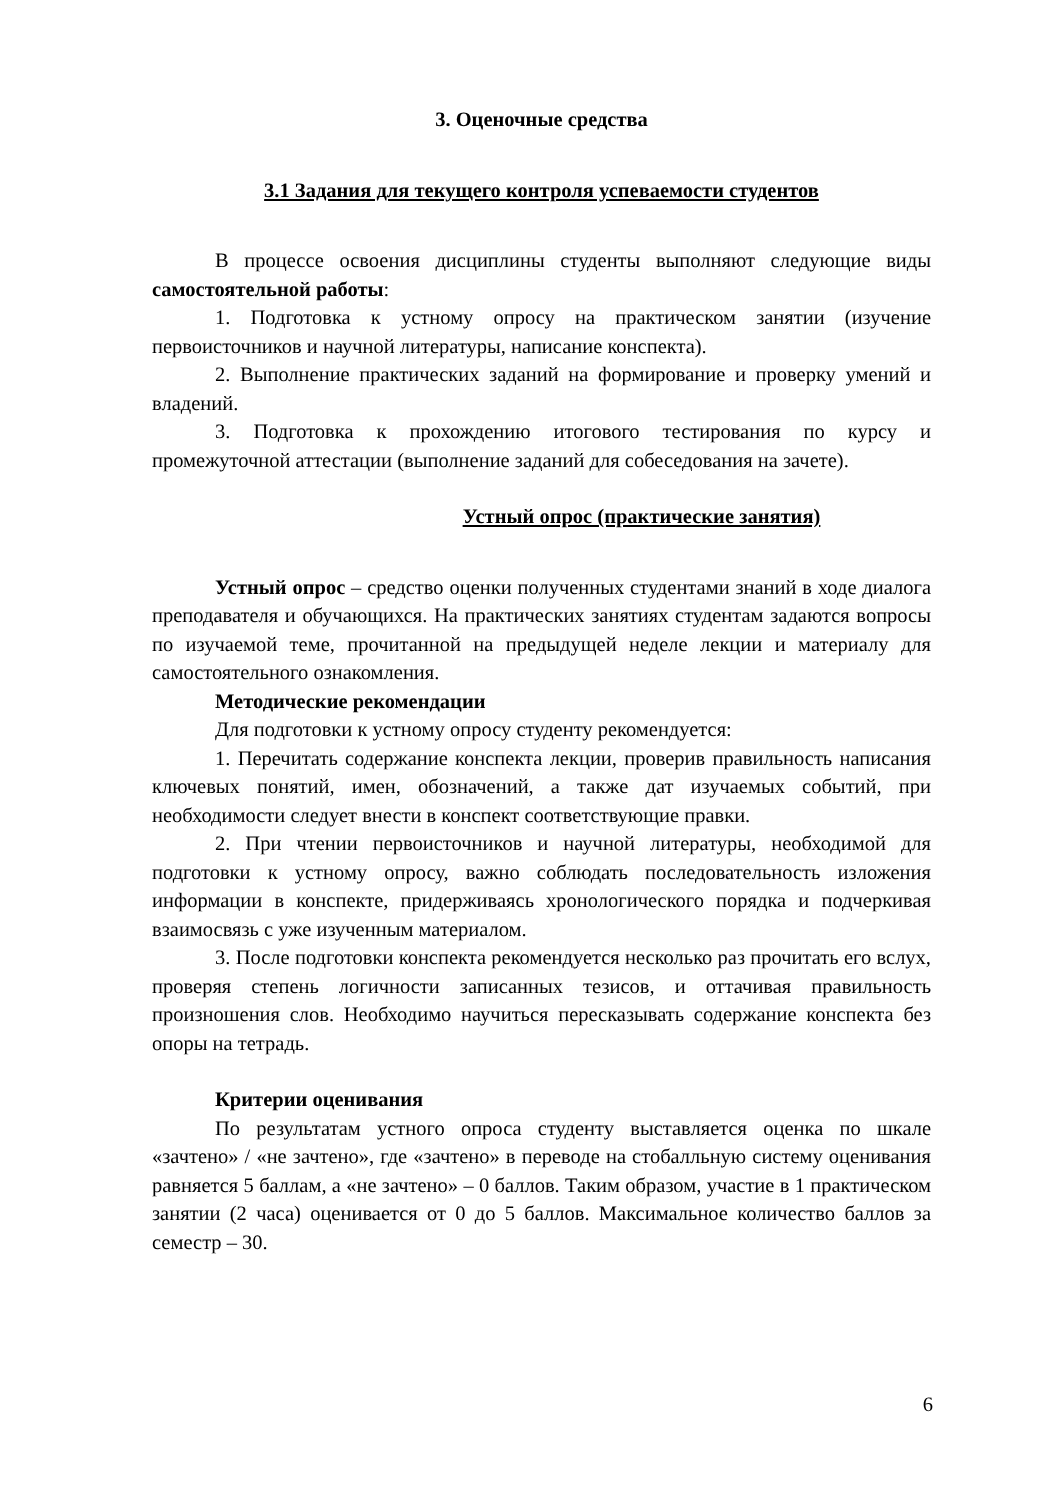3. Оценочные средства
3.1 Задания для текущего контроля успеваемости студентов
В процессе освоения дисциплины студенты выполняют следующие виды самостоятельной работы:
1. Подготовка к устному опросу на практическом занятии (изучение первоисточников и научной литературы, написание конспекта).
2. Выполнение практических заданий на формирование и проверку умений и владений.
3. Подготовка к прохождению итогового тестирования по курсу и промежуточной аттестации (выполнение заданий для собеседования на зачете).
Устный опрос (практические занятия)
Устный опрос – средство оценки полученных студентами знаний в ходе диалога преподавателя и обучающихся. На практических занятиях студентам задаются вопросы по изучаемой теме, прочитанной на предыдущей неделе лекции и материалу для самостоятельного ознакомления.
Методические рекомендации
Для подготовки к устному опросу студенту рекомендуется:
1. Перечитать содержание конспекта лекции, проверив правильность написания ключевых понятий, имен, обозначений, а также дат изучаемых событий, при необходимости следует внести в конспект соответствующие правки.
2. При чтении первоисточников и научной литературы, необходимой для подготовки к устному опросу, важно соблюдать последовательность изложения информации в конспекте, придерживаясь хронологического порядка и подчеркивая взаимосвязь с уже изученным материалом.
3. После подготовки конспекта рекомендуется несколько раз прочитать его вслух, проверяя степень логичности записанных тезисов, и оттачивая правильность произношения слов. Необходимо научиться пересказывать содержание конспекта без опоры на тетрадь.
Критерии оценивания
По результатам устного опроса студенту выставляется оценка по шкале «зачтено» / «не зачтено», где «зачтено» в переводе на стобалльную систему оценивания равняется 5 баллам, а «не зачтено» – 0 баллов. Таким образом, участие в 1 практическом занятии (2 часа) оценивается от 0 до 5 баллов. Максимальное количество баллов за семестр – 30.
6